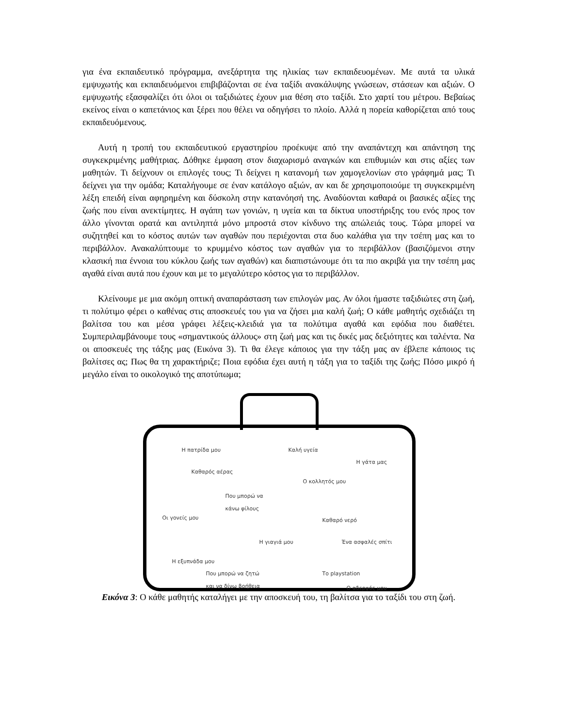για ένα εκπαιδευτικό πρόγραμμα, ανεξάρτητα της ηλικίας των εκπαιδευομένων. Με αυτά τα υλικά εμψυχωτής και εκπαιδευόμενοι επιβιβάζονται σε ένα ταξίδι ανακάλυψης γνώσεων, στάσεων και αξιών. Ο εμψυχωτής εξασφαλίζει ότι όλοι οι ταξιδιώτες έχουν μια θέση στο ταξίδι. Στο χαρτί του μέτρου. Βεβαίως εκείνος είναι ο καπετάνιος και ξέρει που θέλει να οδηγήσει το πλοίο. Αλλά η πορεία καθορίζεται από τους εκπαιδευόμενους.
Αυτή η τροπή του εκπαιδευτικού εργαστηρίου προέκυψε από την αναπάντεχη και απάντηση της συγκεκριμένης μαθήτριας. Δόθηκε έμφαση στον διαχωρισμό αναγκών και επιθυμιών και στις αξίες των μαθητών. Τι δείχνουν οι επιλογές τους; Τι δείχνει η κατανομή των χαμογελονίων στο γράφημά μας; Τι δείχνει για την ομάδα; Καταλήγουμε σε έναν κατάλογο αξιών, αν και δε χρησιμοποιούμε τη συγκεκριμένη λέξη επειδή είναι αφηρημένη και δύσκολη στην κατανόησή της. Αναδύονται καθαρά οι βασικές αξίες της ζωής που είναι ανεκτίμητες. Η αγάπη των γονιών, η υγεία και τα δίκτυα υποστήριξης του ενός προς τον άλλο γίνονται ορατά και αντιληπτά μόνο μπροστά στον κίνδυνο της απώλειάς τους. Τώρα μπορεί να συζητηθεί και το κόστος αυτών των αγαθών που περιέχονται στα δυο καλάθια για την τσέπη μας και το περιβάλλον. Ανακαλύπτουμε το κρυμμένο κόστος των αγαθών για το περιβάλλον (βασιζόμενοι στην κλασική πια έννοια του κύκλου ζωής των αγαθών) και διαπιστώνουμε ότι τα πιο ακριβά για την τσέπη μας αγαθά είναι αυτά που έχουν και με το μεγαλύτερο κόστος για το περιβάλλον.
Κλείνουμε με μια ακόμη οπτική αναπαράσταση των επιλογών μας. Αν όλοι ήμαστε ταξιδιώτες στη ζωή, τι πολύτιμο φέρει ο καθένας στις αποσκευές του για να ζήσει μια καλή ζωή; Ο κάθε μαθητής σχεδιάζει τη βαλίτσα του και μέσα γράφει λέξεις-κλειδιά για τα πολύτιμα αγαθά και εφόδια που διαθέτει. Συμπεριλαμβάνουμε τους «σημαντικούς άλλους» στη ζωή μας και τις δικές μας δεξιότητες και ταλέντα. Να οι αποσκευές της τάξης μας (Εικόνα 3). Τι θα έλεγε κάποιος για την τάξη μας αν έβλεπε κάποιος τις βαλίτσες ας; Πως θα τη χαρακτήριζε; Ποια εφόδια έχει αυτή η τάξη για το ταξίδι της ζωής; Πόσο μικρό ή μεγάλο είναι το οικολογικό της αποτύπωμα;
Η πατρίδα μου Καλή υγεία
Η γάτα μας
Καθαρός αέρας
Ο κολλητός μου
Που μπορώ να
κάνω φίλους
Οι γονείς μου Καθαρό νερό
Η γιαγιά μου Ένα ασφαλές σπίτι
Η εξυπνάδα μου
Που μπορώ να ζητώ
και να δίνω βοήθεια
Το playstation
Ο αδερφός μου
Εικόνα 3: Ο κάθε μαθητής καταλήγει με την αποσκευή του, τη βαλίτσα για το ταξίδι του στη ζωή.